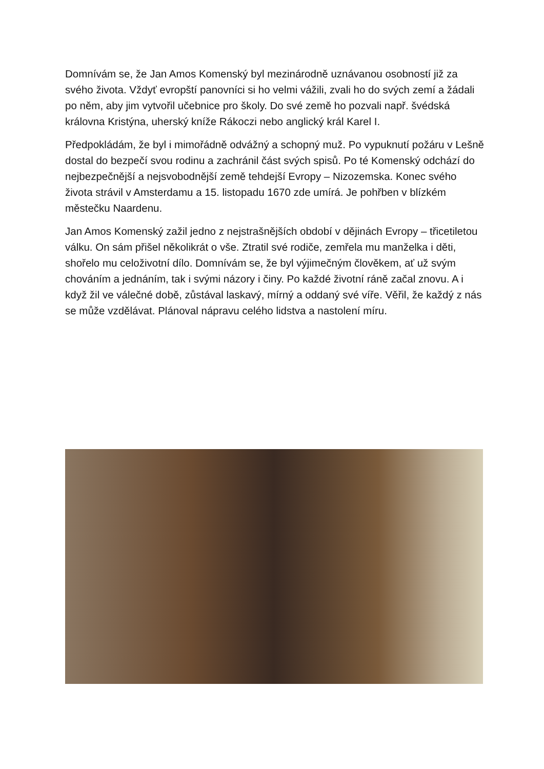Domnívám se, že Jan Amos Komenský byl mezinárodně uznávanou osobností již za svého života. Vždyť evropští panovníci si ho velmi vážili, zvali ho do svých zemí a žádali po něm, aby jim vytvořil učebnice pro školy. Do své země ho pozvali např. švédská královna Kristýna, uherský kníže Rákoczi nebo anglický král Karel I.
Předpokládám, že byl i mimořádně odvážný a schopný muž. Po vypuknutí požáru v Lešně dostal do bezpečí svou rodinu a zachránil část svých spisů. Po té Komenský odchází do nejbezpečnější a nejsvobodnější země tehdejší Evropy – Nizozemska. Konec svého života strávil v Amsterdamu a 15. listopadu 1670 zde umírá. Je pohřben v blízkém městečku Naardenu.
Jan Amos Komenský zažil jedno z nejstrašnějších období v dějinách Evropy – třicetiletou válku. On sám přišel několikrát o vše. Ztratil své rodiče, zemřela mu manželka i děti, shořelo mu celoživotní dílo. Domnívám se, že byl výjimečným člověkem, ať už svým chováním a jednáním, tak i svými názory i činy. Po každé životní ráně začal znovu. A i když žil ve válečné době, zůstával laskavý, mírný a oddaný své víře. Věřil, že každý z nás se může vzdělávat. Plánoval nápravu celého lidstva a nastolení míru.